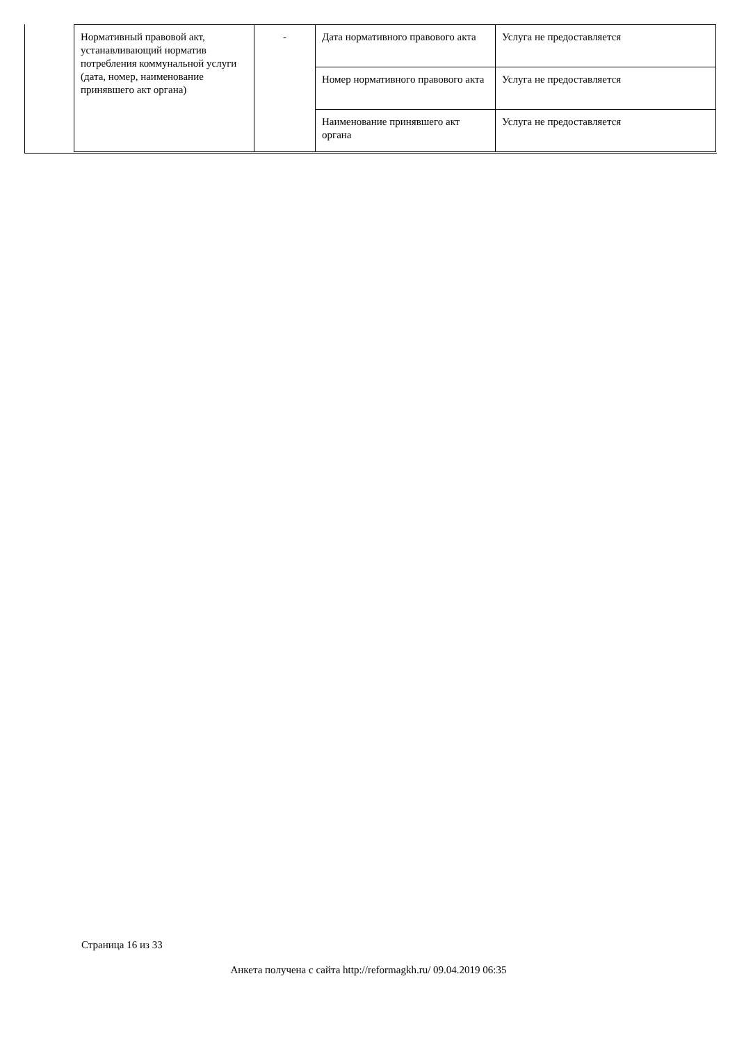| Нормативный правовой акт, устанавливающий норматив потребления коммунальной услуги (дата, номер, наименование принявшего акт органа) | - | Дата нормативного правового акта | Услуга не предоставляется |
| | | Номер нормативного правового акта | Услуга не предоставляется |
| | | Наименование принявшего акт органа | Услуга не предоставляется |
Страница 16 из 33
Анкета получена с сайта http://reformagkh.ru/ 09.04.2019 06:35